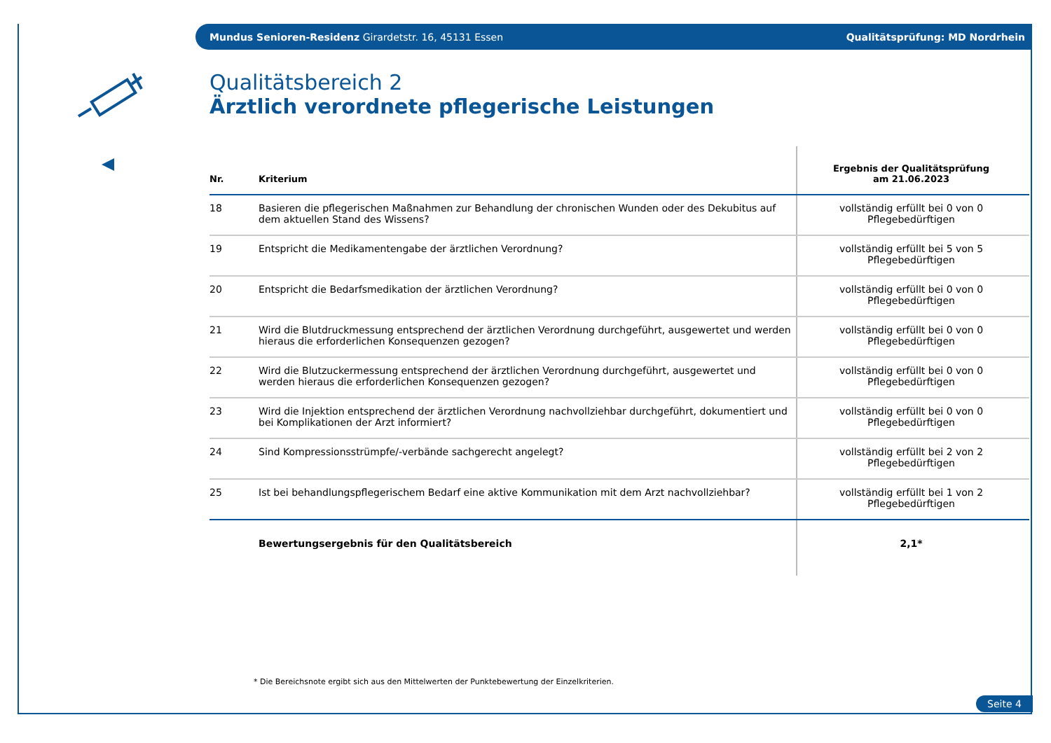Mundus Senioren-Residenz Girardetstr. 16, 45131 Essen Qualitätsprüfung: MD Nordrhein
Qualitätsbereich 2
Ärztlich verordnete pflegerische Leistungen
| Nr. | Kriterium | Ergebnis der Qualitätsprüfung am 21.06.2023 |
| --- | --- | --- |
| 18 | Basieren die pflegerischen Maßnahmen zur Behandlung der chronischen Wunden oder des Dekubitus auf dem aktuellen Stand des Wissens? | vollständig erfüllt bei 0 von 0 Pflegebedürftigen |
| 19 | Entspricht die Medikamentengabe der ärztlichen Verordnung? | vollständig erfüllt bei 5 von 5 Pflegebedürftigen |
| 20 | Entspricht die Bedarfsmedikation der ärztlichen Verordnung? | vollständig erfüllt bei 0 von 0 Pflegebedürftigen |
| 21 | Wird die Blutdruckmessung entsprechend der ärztlichen Verordnung durchgeführt, ausgewertet und werden hieraus die erforderlichen Konsequenzen gezogen? | vollständig erfüllt bei 0 von 0 Pflegebedürftigen |
| 22 | Wird die Blutzuckermessung entsprechend der ärztlichen Verordnung durchgeführt, ausgewertet und werden hieraus die erforderlichen Konsequenzen gezogen? | vollständig erfüllt bei 0 von 0 Pflegebedürftigen |
| 23 | Wird die Injektion entsprechend der ärztlichen Verordnung nachvollziehbar durchgeführt, dokumentiert und bei Komplikationen der Arzt informiert? | vollständig erfüllt bei 0 von 0 Pflegebedürftigen |
| 24 | Sind Kompressionsstrümpfe/-verbände sachgerecht angelegt? | vollständig erfüllt bei 2 von 2 Pflegebedürftigen |
| 25 | Ist bei behandlungspflegerischem Bedarf eine aktive Kommunikation mit dem Arzt nachvollziehbar? | vollständig erfüllt bei 1 von 2 Pflegebedürftigen |
| | Bewertungsergebnis für den Qualitätsbereich | 2,1* |
* Die Bereichsnote ergibt sich aus den Mittelwerten der Punktebewertung der Einzelkriterien.
Seite 4